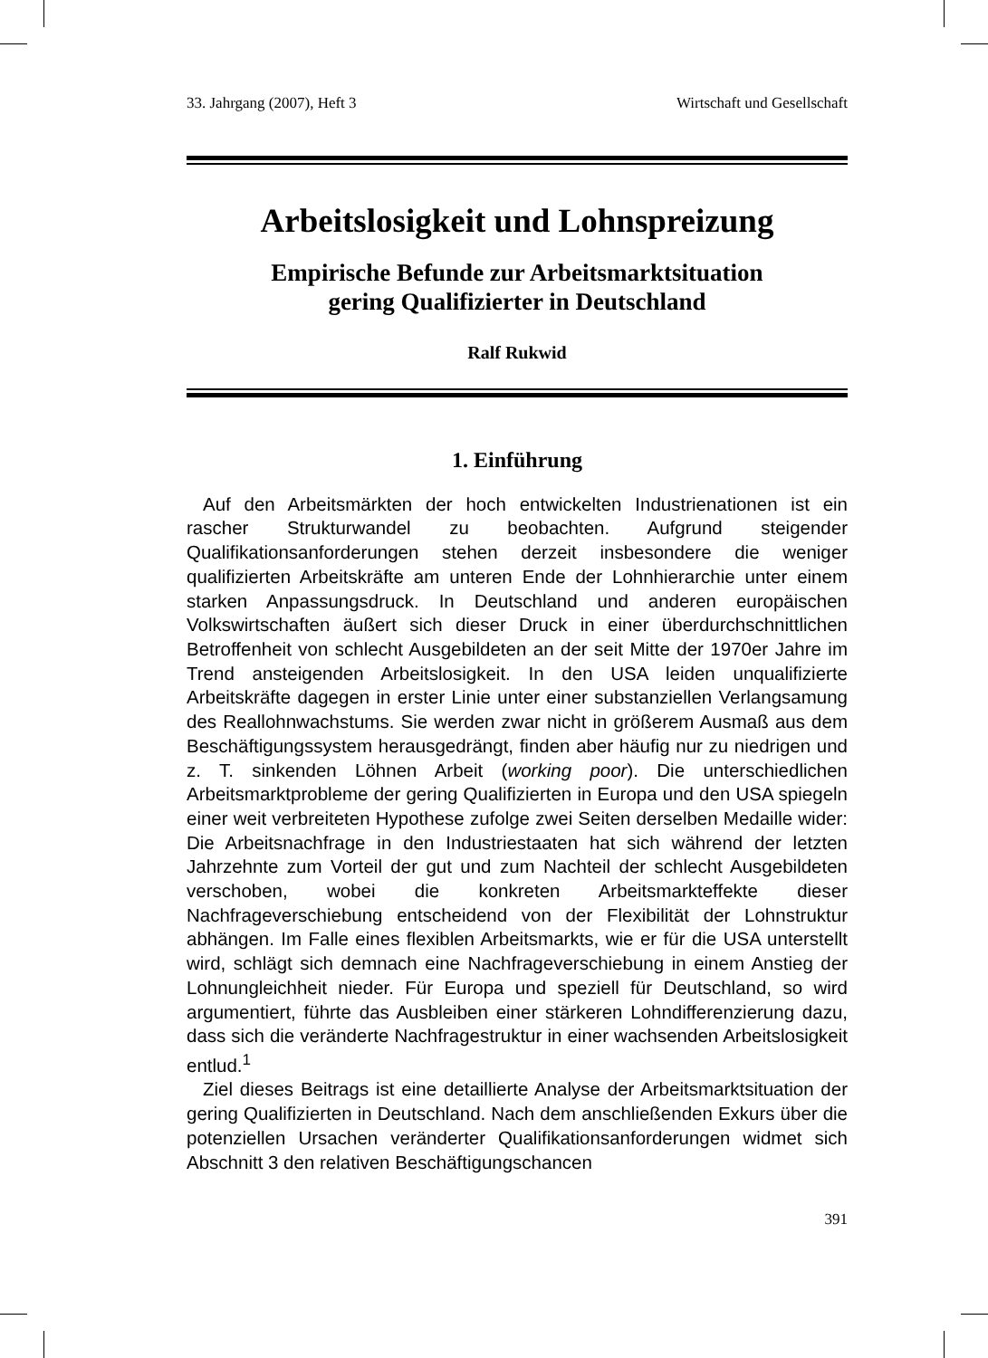33. Jahrgang (2007), Heft 3 Wirtschaft und Gesellschaft
Arbeitslosigkeit und Lohnspreizung
Empirische Befunde zur Arbeitsmarktsituation
gering Qualifizierter in Deutschland
Ralf Rukwid
1. Einführung
Auf den Arbeitsmärkten der hoch entwickelten Industrienationen ist ein rascher Strukturwandel zu beobachten. Aufgrund steigender Qualifikationsanforderungen stehen derzeit insbesondere die weniger qualifizierten Arbeitskräfte am unteren Ende der Lohnhierarchie unter einem starken Anpassungsdruck. In Deutschland und anderen europäischen Volkswirtschaften äußert sich dieser Druck in einer überdurchschnittlichen Betroffenheit von schlecht Ausgebildeten an der seit Mitte der 1970er Jahre im Trend ansteigenden Arbeitslosigkeit. In den USA leiden unqualifizierte Arbeitskräfte dagegen in erster Linie unter einer substanziellen Verlangsamung des Reallohnwachstums. Sie werden zwar nicht in größerem Ausmaß aus dem Beschäftigungssystem herausgedrängt, finden aber häufig nur zu niedrigen und z. T. sinkenden Löhnen Arbeit (working poor). Die unterschiedlichen Arbeitsmarktprobleme der gering Qualifizierten in Europa und den USA spiegeln einer weit verbreiteten Hypothese zufolge zwei Seiten derselben Medaille wider: Die Arbeitsnachfrage in den Industriestaaten hat sich während der letzten Jahrzehnte zum Vorteil der gut und zum Nachteil der schlecht Ausgebildeten verschoben, wobei die konkreten Arbeitsmarkteffekte dieser Nachfrageverschiebung entscheidend von der Flexibilität der Lohnstruktur abhängen. Im Falle eines flexiblen Arbeitsmarkts, wie er für die USA unterstellt wird, schlägt sich demnach eine Nachfrageverschiebung in einem Anstieg der Lohnungleichheit nieder. Für Europa und speziell für Deutschland, so wird argumentiert, führte das Ausbleiben einer stärkeren Lohndifferenzierung dazu, dass sich die veränderte Nachfragestruktur in einer wachsenden Arbeitslosigkeit entlud.<sup>1</sup>
Ziel dieses Beitrags ist eine detaillierte Analyse der Arbeitsmarktsituation der gering Qualifizierten in Deutschland. Nach dem anschließenden Exkurs über die potenziellen Ursachen veränderter Qualifikationsanforderungen widmet sich Abschnitt 3 den relativen Beschäftigungschancen
391